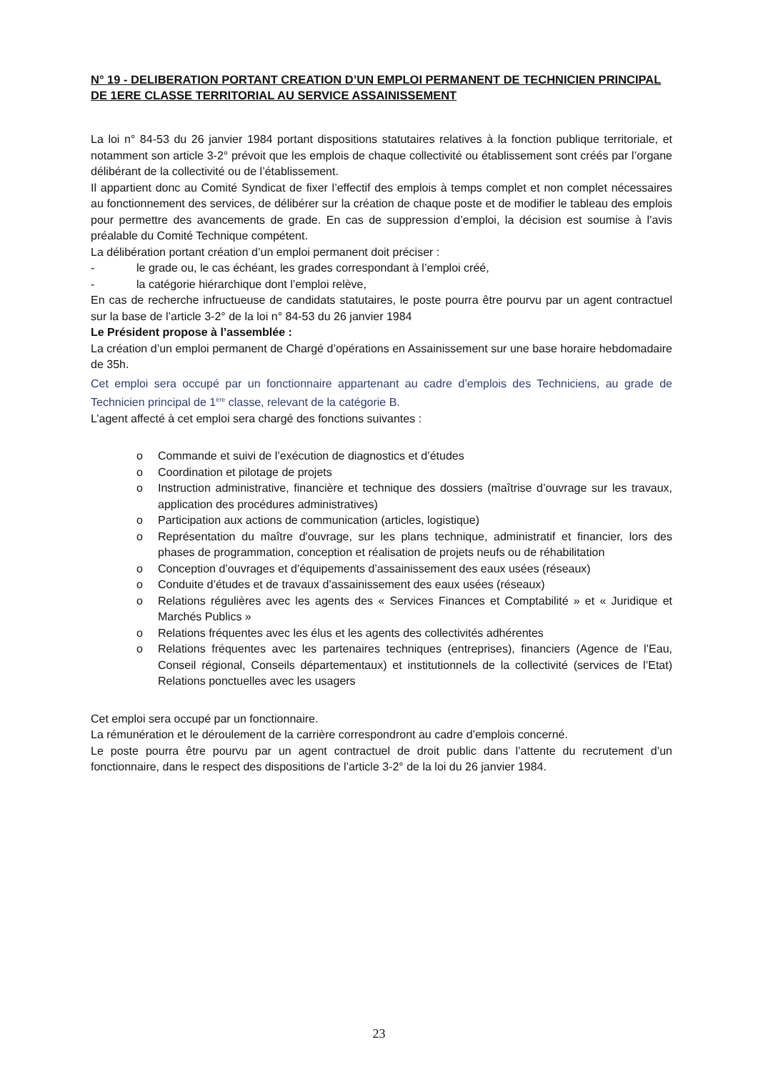N° 19 - DELIBERATION PORTANT CREATION D’UN EMPLOI PERMANENT DE TECHNICIEN PRINCIPAL DE 1ERE CLASSE TERRITORIAL AU SERVICE ASSAINISSEMENT
La loi n° 84-53 du 26 janvier 1984 portant dispositions statutaires relatives à la fonction publique territoriale, et notamment son article 3-2° prévoit que les emplois de chaque collectivité ou établissement sont créés par l’organe délibérant de la collectivité ou de l’établissement.
Il appartient donc au Comité Syndicat de fixer l’effectif des emplois à temps complet et non complet nécessaires au fonctionnement des services, de délibérer sur la création de chaque poste et de modifier le tableau des emplois pour permettre des avancements de grade. En cas de suppression d’emploi, la décision est soumise à l’avis préalable du Comité Technique compétent.
La délibération portant création d’un emploi permanent doit préciser :
- le grade ou, le cas échéant, les grades correspondant à l’emploi créé,
- la catégorie hiérarchique dont l’emploi relève,
En cas de recherche infructueuse de candidats statutaires, le poste pourra être pourvu par un agent contractuel sur la base de l’article 3-2° de la loi n° 84-53 du 26 janvier 1984
Le Président propose à l’assemblée :
La création d’un emploi permanent de Chargé d’opérations en Assainissement sur une base horaire hebdomadaire de 35h.
Cet emploi sera occupé par un fonctionnaire appartenant au cadre d’emplois des Techniciens, au grade de Technicien principal de 1<sup>ère</sup> classe, relevant de la catégorie B.
L’agent affecté à cet emploi sera chargé des fonctions suivantes :
o Commande et suivi de l’exécution de diagnostics et d’études
o Coordination et pilotage de projets
o Instruction administrative, financière et technique des dossiers (maîtrise d’ouvrage sur les travaux, application des procédures administratives)
o Participation aux actions de communication (articles, logistique)
o Représentation du maître d'ouvrage, sur les plans technique, administratif et financier, lors des phases de programmation, conception et réalisation de projets neufs ou de réhabilitation
o Conception d’ouvrages et d’équipements d’assainissement des eaux usées (réseaux)
o Conduite d’études et de travaux d’assainissement des eaux usées (réseaux)
o Relations régulières avec les agents des « Services Finances et Comptabilité » et « Juridique et Marchés Publics »
o Relations fréquentes avec les élus et les agents des collectivités adhérentes
o Relations fréquentes avec les partenaires techniques (entreprises), financiers (Agence de l’Eau, Conseil régional, Conseils départementaux) et institutionnels de la collectivité (services de l’Etat) Relations ponctuelles avec les usagers
Cet emploi sera occupé par un fonctionnaire.
La rémunération et le déroulement de la carrière correspondront au cadre d’emplois concerné.
Le poste pourra être pourvu par un agent contractuel de droit public dans l’attente du recrutement d’un fonctionnaire, dans le respect des dispositions de l’article 3-2° de la loi du 26 janvier 1984.
23